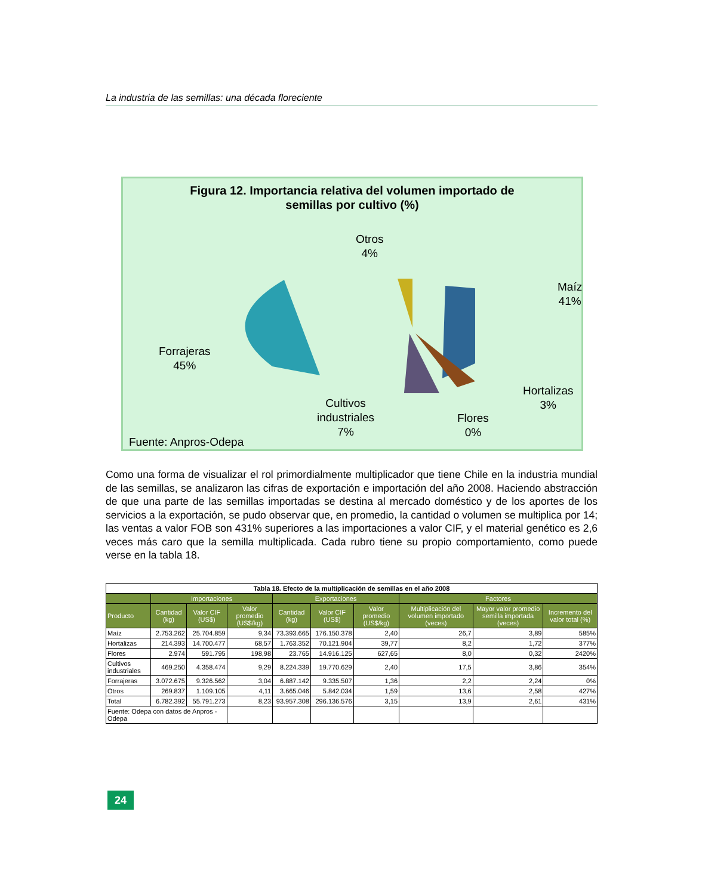La industria de las semillas: una década floreciente
Figura 12. Importancia relativa del volumen importado de
semillas por cultivo (%)
Otros
4%
Maíz
41%
Forrajeras
45%
Hortalizas
3%
Cultivos
industriales
7%
Flores
0%
Fuente: Anpros-Odepa
Como una forma de visualizar el rol primordialmente multiplicador que tiene Chile en la industria mundial de las semillas, se analizaron las cifras de exportación e importación del año 2008. Haciendo abstracción de que una parte de las semillas importadas se destina al mercado doméstico y de los aportes de los servicios a la exportación, se pudo observar que, en promedio, la cantidad o volumen se multiplica por 14; las ventas a valor FOB son 431% superiores a las importaciones a valor CIF, y el material genético es 2,6 veces más caro que la semilla multiplicada. Cada rubro tiene su propio comportamiento, como puede verse en la tabla 18.
| Tabla 18. Efecto de la multiplicación de semillas en el año 2008 | | | | | | | | | |
| --- | --- | --- | --- | --- | --- | --- | --- | --- | --- |
| | Importaciones | | | Exportaciones | | | Factores | | |
| Producto | Cantidad (kg) | Valor CIF (US$) | Valor promedio (US$/kg) | Cantidad (kg) | Valor CIF (US$) | Valor promedio (US$/kg) | Multiplicación del volumen importado (veces) | Mayor valor promedio semilla importada (veces) | Incremento del valor total (%) |
| Maíz | 2.753.262 | 25.704.859 | 9,34 | 73.393.665 | 176.150.378 | 2,40 | 26,7 | 3,89 | 585% |
| Hortalizas | 214.393 | 14.700.477 | 68,57 | 1.763.352 | 70.121.904 | 39,77 | 8,2 | 1,72 | 377% |
| Flores | 2.974 | 591.795 | 198,98 | 23.765 | 14.916.125 | 627,65 | 8,0 | 0,32 | 2420% |
| Cultivos industriales | 469.250 | 4.358.474 | 9,29 | 8.224.339 | 19.770.629 | 2,40 | 17,5 | 3,86 | 354% |
| Forrajeras | 3.072.675 | 9.326.562 | 3,04 | 6.887.142 | 9.335.507 | 1,36 | 2,2 | 2,24 | 0% |
| Otros | 269.837 | 1.109.105 | 4,11 | 3.665.046 | 5.842.034 | 1,59 | 13,6 | 2,58 | 427% |
| Total | 6.782.392 | 55.791.273 | 8,23 | 93.957.308 | 296.136.576 | 3,15 | 13,9 | 2,61 | 431% |
| Fuente: Odepa con datos de Anpros - Odepa | | | | | | | | | |
24